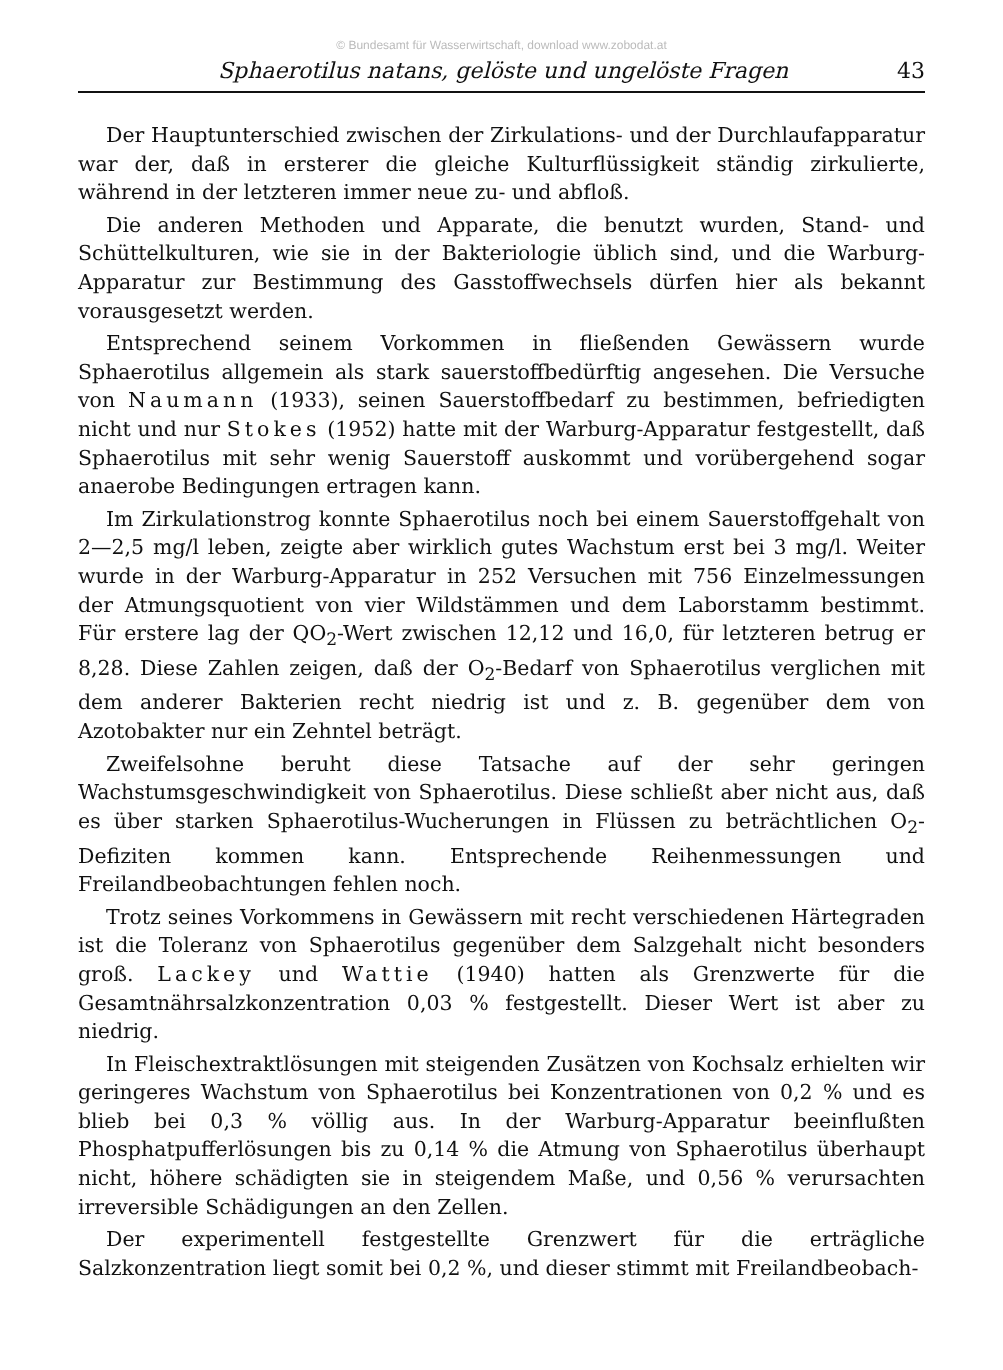© Bundesamt für Wasserwirtschaft, download www.zobodat.at
Sphaerotilus natans, gelöste und ungelöste Fragen 43
Der Hauptunterschied zwischen der Zirkulations- und der Durchlaufapparatur war der, daß in ersterer die gleiche Kulturflüssigkeit ständig zirkulierte, während in der letzteren immer neue zu- und abfloß.
Die anderen Methoden und Apparate, die benutzt wurden, Stand- und Schüttelkulturen, wie sie in der Bakteriologie üblich sind, und die Warburg-Apparatur zur Bestimmung des Gasstoffwechsels dürfen hier als bekannt vorausgesetzt werden.
Entsprechend seinem Vorkommen in fließenden Gewässern wurde Sphaerotilus allgemein als stark sauerstoffbedürftig angesehen. Die Versuche von Naumann (1933), seinen Sauerstoffbedarf zu bestimmen, befriedigten nicht und nur Stokes (1952) hatte mit der Warburg-Apparatur festgestellt, daß Sphaerotilus mit sehr wenig Sauerstoff auskommt und vorübergehend sogar anaerobe Bedingungen ertragen kann.
Im Zirkulationstrog konnte Sphaerotilus noch bei einem Sauerstoffgehalt von 2—2,5 mg/l leben, zeigte aber wirklich gutes Wachstum erst bei 3 mg/l. Weiter wurde in der Warburg-Apparatur in 252 Versuchen mit 756 Einzelmessungen der Atmungsquotient von vier Wildstämmen und dem Laborstamm bestimmt. Für erstere lag der QO<sub>2</sub>-Wert zwischen 12,12 und 16,0, für letzteren betrug er 8,28. Diese Zahlen zeigen, daß der O<sub>2</sub>-Bedarf von Sphaerotilus verglichen mit dem anderer Bakterien recht niedrig ist und z. B. gegenüber dem von Azotobakter nur ein Zehntel beträgt.
Zweifelsohne beruht diese Tatsache auf der sehr geringen Wachstumsgeschwindigkeit von Sphaerotilus. Diese schließt aber nicht aus, daß es über starken Sphaerotilus-Wucherungen in Flüssen zu beträchtlichen O<sub>2</sub>-Defiziten kommen kann. Entsprechende Reihenmessungen und Freilandbeobachtungen fehlen noch.
Trotz seines Vorkommens in Gewässern mit recht verschiedenen Härtegraden ist die Toleranz von Sphaerotilus gegenüber dem Salzgehalt nicht besonders groß. Lackey und Wattie (1940) hatten als Grenzwerte für die Gesamtnährsalzkonzentration 0,03 % festgestellt. Dieser Wert ist aber zu niedrig.
In Fleischextraktlösungen mit steigenden Zusätzen von Kochsalz erhielten wir geringeres Wachstum von Sphaerotilus bei Konzentrationen von 0,2 % und es blieb bei 0,3 % völlig aus. In der Warburg-Apparatur beeinflußten Phosphatpufferlösungen bis zu 0,14 % die Atmung von Sphaerotilus überhaupt nicht, höhere schädigten sie in steigendem Maße, und 0,56 % verursachten irreversible Schädigungen an den Zellen.
Der experimentell festgestellte Grenzwert für die erträgliche Salzkonzentration liegt somit bei 0,2 %, und dieser stimmt mit Freilandbeobach-